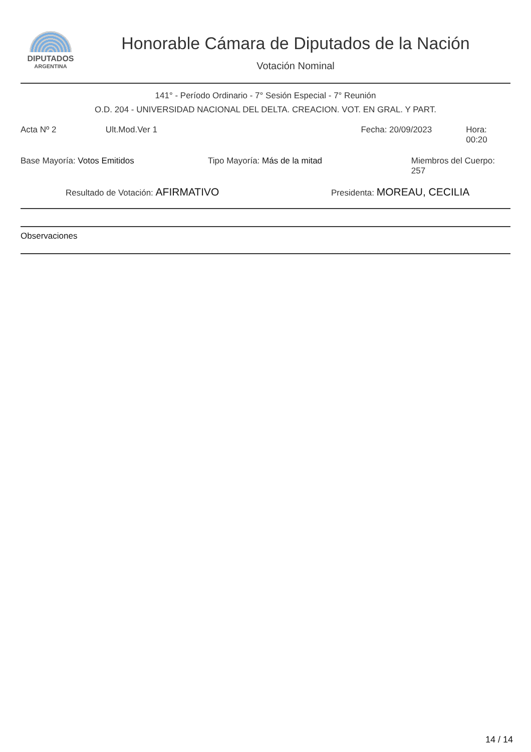DIPUTADOS
ARGENTINA
Honorable Cámara de Diputados de la Nación
Votación Nominal
141° - Período Ordinario - 7° Sesión Especial - 7° Reunión
O.D. 204 - UNIVERSIDAD NACIONAL DEL DELTA. CREACION. VOT. EN GRAL. Y PART.
Acta Nº 2 Ult.Mod.Ver 1 Fecha: 20/09/2023 Hora: 00:20
Base Mayoría: Votos Emitidos Tipo Mayoría: Más de la mitad Miembros del Cuerpo: 257
Resultado de Votación: AFIRMATIVO Presidenta: MOREAU, CECILIA
Observaciones
14 / 14